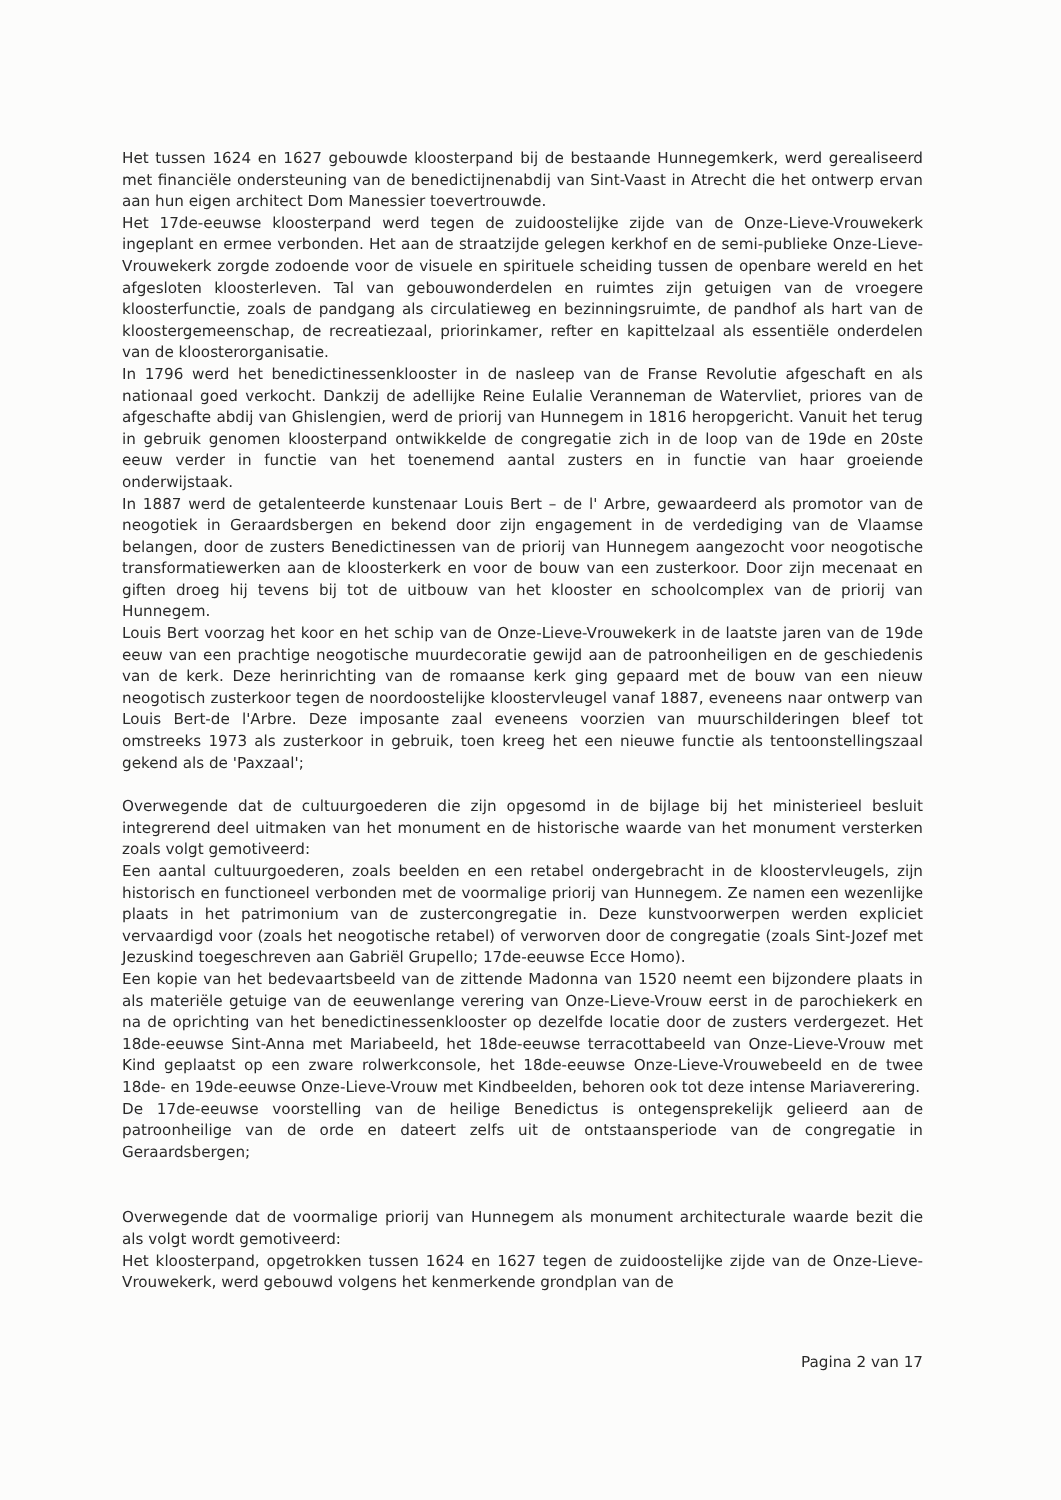Het tussen 1624 en 1627 gebouwde kloosterpand bij de bestaande Hunnegemkerk, werd gerealiseerd met financiële ondersteuning van de benedictijnenabdij van Sint-Vaast in Atrecht die het ontwerp ervan aan hun eigen architect Dom Manessier toevertrouwde.
Het 17de-eeuwse kloosterpand werd tegen de zuidoostelijke zijde van de Onze-Lieve-Vrouwekerk ingeplant en ermee verbonden. Het aan de straatzijde gelegen kerkhof en de semi-publieke Onze-Lieve-Vrouwekerk zorgde zodoende voor de visuele en spirituele scheiding tussen de openbare wereld en het afgesloten kloosterleven. Tal van gebouwonderdelen en ruimtes zijn getuigen van de vroegere kloosterfunctie, zoals de pandgang als circulatieweg en bezinningsruimte, de pandhof als hart van de kloostergemeenschap, de recreatiezaal, priorinkamer, refter en kapittelzaal als essentiële onderdelen van de kloosterorganisatie.
In 1796 werd het benedictinessenklooster in de nasleep van de Franse Revolutie afgeschaft en als nationaal goed verkocht. Dankzij de adellijke Reine Eulalie Veranneman de Watervliet, priores van de afgeschafte abdij van Ghislengien, werd de priorij van Hunnegem in 1816 heropgericht. Vanuit het terug in gebruik genomen kloosterpand ontwikkelde de congregatie zich in de loop van de 19de en 20ste eeuw verder in functie van het toenemend aantal zusters en in functie van haar groeiende onderwijstaak.
In 1887 werd de getalenteerde kunstenaar Louis Bert – de l' Arbre, gewaardeerd als promotor van de neogotiek in Geraardsbergen en bekend door zijn engagement in de verdediging van de Vlaamse belangen, door de zusters Benedictinessen van de priorij van Hunnegem aangezocht voor neogotische transformatiewerken aan de kloosterkerk en voor de bouw van een zusterkoor. Door zijn mecenaat en giften droeg hij tevens bij tot de uitbouw van het klooster en schoolcomplex van de priorij van Hunnegem.
Louis Bert voorzag het koor en het schip van de Onze-Lieve-Vrouwekerk in de laatste jaren van de 19de eeuw van een prachtige neogotische muurdecoratie gewijd aan de patroonheiligen en de geschiedenis van de kerk. Deze herinrichting van de romaanse kerk ging gepaard met de bouw van een nieuw neogotisch zusterkoor tegen de noordoostelijke kloostervleugel vanaf 1887, eveneens naar ontwerp van Louis Bert-de l'Arbre. Deze imposante zaal eveneens voorzien van muurschilderingen bleef tot omstreeks 1973 als zusterkoor in gebruik, toen kreeg het een nieuwe functie als tentoonstellingszaal gekend als de 'Paxzaal';
Overwegende dat de cultuurgoederen die zijn opgesomd in de bijlage bij het ministerieel besluit integrerend deel uitmaken van het monument en de historische waarde van het monument versterken zoals volgt gemotiveerd:
Een aantal cultuurgoederen, zoals beelden en een retabel ondergebracht in de kloostervleugels, zijn historisch en functioneel verbonden met de voormalige priorij van Hunnegem. Ze namen een wezenlijke plaats in het patrimonium van de zustercongregatie in. Deze kunstvoorwerpen werden expliciet vervaardigd voor (zoals het neogotische retabel) of verworven door de congregatie (zoals Sint-Jozef met Jezuskind toegeschreven aan Gabriël Grupello; 17de-eeuwse Ecce Homo).
Een kopie van het bedevaartsbeeld van de zittende Madonna van 1520 neemt een bijzondere plaats in als materiële getuige van de eeuwenlange verering van Onze-Lieve-Vrouw eerst in de parochiekerk en na de oprichting van het benedictinessenklooster op dezelfde locatie door de zusters verdergezet. Het 18de-eeuwse Sint-Anna met Mariabeeld, het 18de-eeuwse terracottabeeld van Onze-Lieve-Vrouw met Kind geplaatst op een zware rolwerkconsole, het 18de-eeuwse Onze-Lieve-Vrouwebeeld en de twee 18de- en 19de-eeuwse Onze-Lieve-Vrouw met Kindbeelden, behoren ook tot deze intense Mariaverering.
De 17de-eeuwse voorstelling van de heilige Benedictus is ontegensprekelijk gelieerd aan de patroonheilige van de orde en dateert zelfs uit de ontstaansperiode van de congregatie in Geraardsbergen;
Overwegende dat de voormalige priorij van Hunnegem als monument architecturale waarde bezit die als volgt wordt gemotiveerd:
Het kloosterpand, opgetrokken tussen 1624 en 1627 tegen de zuidoostelijke zijde van de Onze-Lieve-Vrouwekerk, werd gebouwd volgens het kenmerkende grondplan van de
Pagina 2 van 17